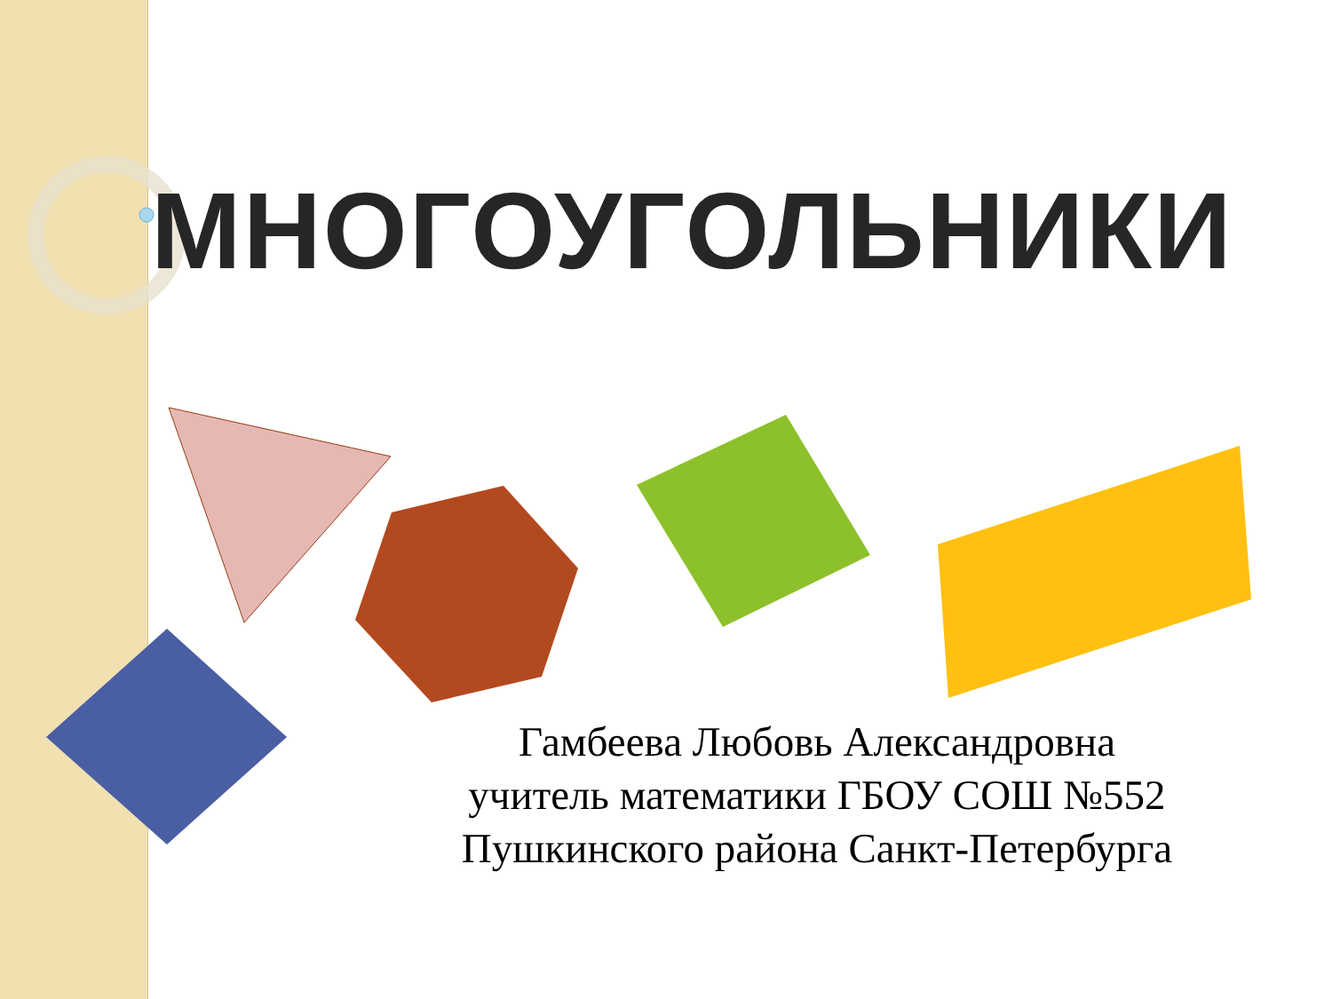МНОГОУГОЛЬНИКИ
Гамбеева Любовь Александровна
учитель математики ГБОУ СОШ №552
Пушкинского района Санкт-Петербурга